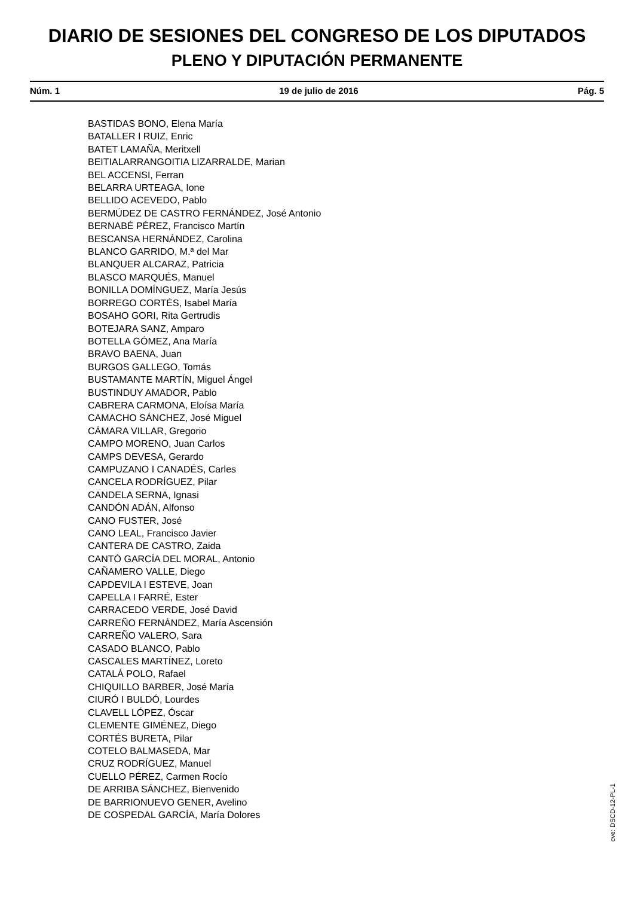DIARIO DE SESIONES DEL CONGRESO DE LOS DIPUTADOS
PLENO Y DIPUTACIÓN PERMANENTE
Núm. 1 19 de julio de 2016 Pág. 5
BASTIDAS BONO, Elena María
BATALLER I RUIZ, Enric
BATET LAMAÑA, Meritxell
BEITIALARRANGOITIA LIZARRALDE, Marian
BEL ACCENSI, Ferran
BELARRA URTEAGA, Ione
BELLIDO ACEVEDO, Pablo
BERMÚDEZ DE CASTRO FERNÁNDEZ, José Antonio
BERNABÉ PÉREZ, Francisco Martín
BESCANSA HERNÁNDEZ, Carolina
BLANCO GARRIDO, M.ª del Mar
BLANQUER ALCARAZ, Patricia
BLASCO MARQUÉS, Manuel
BONILLA DOMÍNGUEZ, María Jesús
BORREGO CORTÉS, Isabel María
BOSAHO GORI, Rita Gertrudis
BOTEJARA SANZ, Amparo
BOTELLA GÓMEZ, Ana María
BRAVO BAENA, Juan
BURGOS GALLEGO, Tomás
BUSTAMANTE MARTÍN, Miguel Ángel
BUSTINDUY AMADOR, Pablo
CABRERA CARMONA, Eloísa María
CAMACHO SÁNCHEZ, José Miguel
CÁMARA VILLAR, Gregorio
CAMPO MORENO, Juan Carlos
CAMPS DEVESA, Gerardo
CAMPUZANO I CANADÉS, Carles
CANCELA RODRÍGUEZ, Pilar
CANDELA SERNA, Ignasi
CANDÓN ADÁN, Alfonso
CANO FUSTER, José
CANO LEAL, Francisco Javier
CANTERA DE CASTRO, Zaida
CANTÓ GARCÍA DEL MORAL, Antonio
CAÑAMERO VALLE, Diego
CAPDEVILA I ESTEVE, Joan
CAPELLA I FARRÉ, Ester
CARRACEDO VERDE, José David
CARREÑO FERNÁNDEZ, María Ascensión
CARREÑO VALERO, Sara
CASADO BLANCO, Pablo
CASCALES MARTÍNEZ, Loreto
CATALÁ POLO, Rafael
CHIQUILLO BARBER, José María
CIURÓ I BULDÓ, Lourdes
CLAVELL LÓPEZ, Óscar
CLEMENTE GIMÉNEZ, Diego
CORTÉS BURETA, Pilar
COTELO BALMASEDA, Mar
CRUZ RODRÍGUEZ, Manuel
CUELLO PÉREZ, Carmen Rocío
DE ARRIBA SÁNCHEZ, Bienvenido
DE BARRIONUEVO GENER, Avelino
DE COSPEDAL GARCÍA, María Dolores
cve: DSCD-12-PL-1